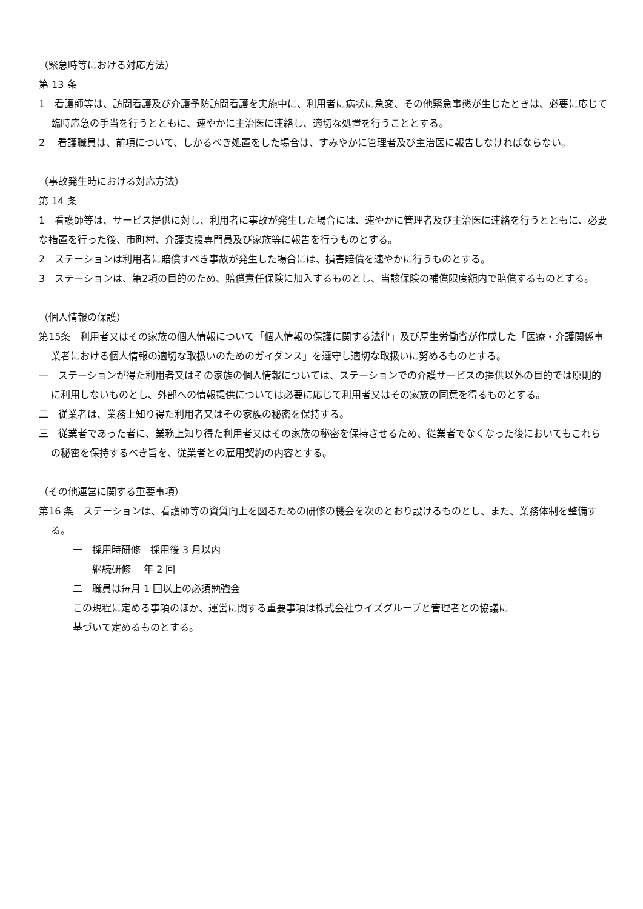（緊急時等における対応方法）
第 13 条
1　看護師等は、訪問看護及び介護予防訪問看護を実施中に、利用者に病状に急変、その他緊急事態が生じたときは、必要に応じて臨時応急の手当を行うとともに、速やかに主治医に連絡し、適切な処置を行うこととする。
2　 看護職員は、前項について、しかるべき処置をした場合は、すみやかに管理者及び主治医に報告しなければならない。
（事故発生時における対応方法）
第 14 条
1　看護師等は、サービス提供に対し、利用者に事故が発生した場合には、速やかに管理者及び主治医に連絡を行うとともに、必要な措置を行った後、市町村、介護支援専門員及び家族等に報告を行うものとする。
2　ステーションは利用者に賠償すべき事故が発生した場合には、損害賠償を速やかに行うものとする。
3　ステーションは、第2項の目的のため、賠償責任保険に加入するものとし、当該保険の補償限度額内で賠償するものとする。
（個人情報の保護）
第15条　利用者又はその家族の個人情報について「個人情報の保護に関する法律」及び厚生労働省が作成した「医療・介護関係事業者における個人情報の適切な取扱いのためのガイダンス」を遵守し適切な取扱いに努めるものとする。
一　ステーションが得た利用者又はその家族の個人情報については、ステーションでの介護サービスの提供以外の目的では原則的に利用しないものとし、外部への情報提供については必要に応じて利用者又はその家族の同意を得るものとする。
二　従業者は、業務上知り得た利用者又はその家族の秘密を保持する。
三　従業者であった者に、業務上知り得た利用者又はその家族の秘密を保持させるため、従業者でなくなった後においてもこれらの秘密を保持するべき旨を、従業者との雇用契約の内容とする。
（その他運営に関する重要事項）
第16 条　ステーションは、看護師等の資質向上を図るための研修の機会を次のとおり設けるものとし、また、業務体制を整備する。
一　採用時研修　採用後 3 月以内
　　継続研修　 年 2 回
二　職員は毎月 1 回以上の必須勉強会
この規程に定める事項のほか、運営に関する重要事項は株式会社ウイズグループと管理者との協議に
基づいて定めるものとする。